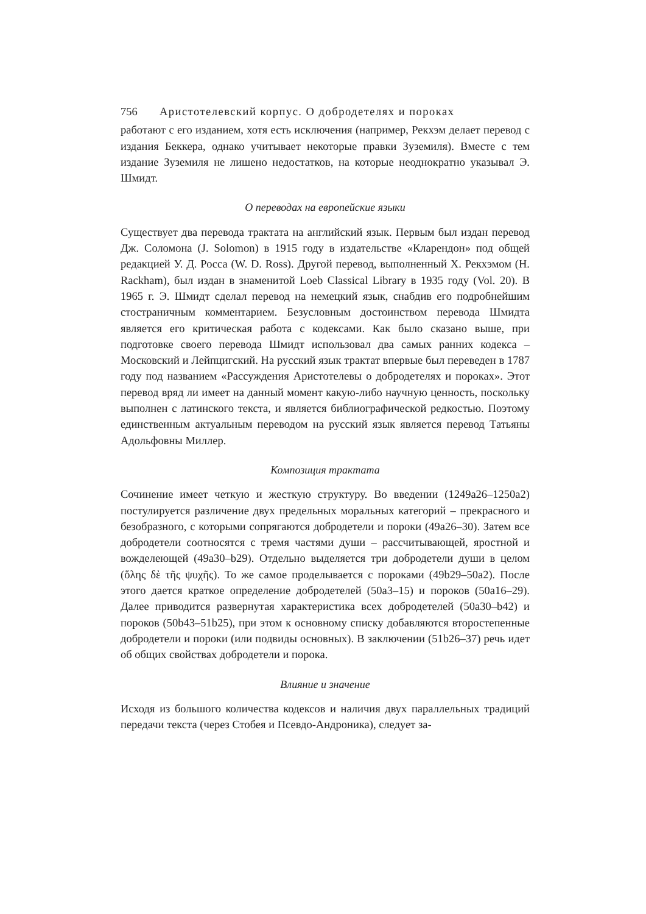756 Аристотелевский корпус. О добродетелях и пороках
работают с его изданием, хотя есть исключения (например, Рекхэм делает перевод с издания Беккера, однако учитывает некоторые правки Зуземиля). Вместе с тем издание Зуземиля не лишено недостатков, на которые неоднократно указывал Э. Шмидт.
О переводах на европейские языки
Существует два перевода трактата на английский язык. Первым был издан перевод Дж. Соломона (J. Solomon) в 1915 году в издательстве «Кларендон» под общей редакцией У. Д. Росса (W. D. Ross). Другой перевод, выполненный Х. Рекхэмом (H. Rackham), был издан в знаменитой Loeb Classical Library в 1935 году (Vol. 20). В 1965 г. Э. Шмидт сделал перевод на немецкий язык, снабдив его подробнейшим стостраничным комментарием. Безусловным достоинством перевода Шмидта является его критическая работа с кодексами. Как было сказано выше, при подготовке своего перевода Шмидт использовал два самых ранних кодекса – Московский и Лейпцигский. На русский язык трактат впервые был переведен в 1787 году под названием «Рассуждения Аристотелевы о добродетелях и пороках». Этот перевод вряд ли имеет на данный момент какую-либо научную ценность, поскольку выполнен с латинского текста, и является библиографической редкостью. Поэтому единственным актуальным переводом на русский язык является перевод Татьяны Адольфовны Миллер.
Композиция трактата
Сочинение имеет четкую и жесткую структуру. Во введении (1249a26–1250a2) постулируется различение двух предельных моральных категорий – прекрасного и безобразного, с которыми сопрягаются добродетели и пороки (49a26–30). Затем все добродетели соотносятся с тремя частями души – рассчитывающей, яростной и вожделеющей (49a30–b29). Отдельно выделяется три добродетели души в целом (ὅλης δὲ τῆς ψυχῆς). То же самое проделывается с пороками (49b29–50a2). После этого дается краткое определение добродетелей (50a3–15) и пороков (50a16–29). Далее приводится развернутая характеристика всех добродетелей (50a30–b42) и пороков (50b43–51b25), при этом к основному списку добавляются второстепенные добродетели и пороки (или подвиды основных). В заключении (51b26–37) речь идет об общих свойствах добродетели и порока.
Влияние и значение
Исходя из большого количества кодексов и наличия двух параллельных традиций передачи текста (через Стобея и Псевдо-Андроника), следует за-